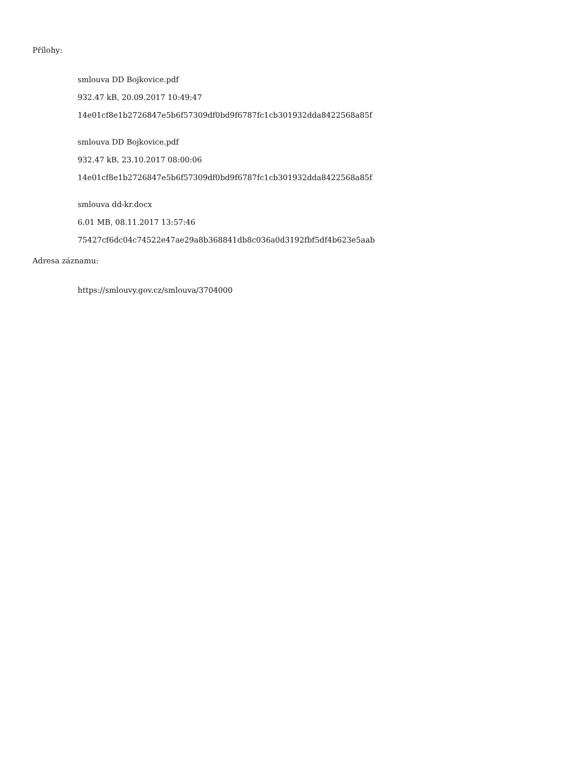Přílohy:
smlouva DD Bojkovice.pdf
932.47 kB, 20.09.2017 10:49:47
14e01cf8e1b2726847e5b6f57309df0bd9f6787fc1cb301932dda8422568a85f
smlouva DD Bojkovice.pdf
932.47 kB, 23.10.2017 08:00:06
14e01cf8e1b2726847e5b6f57309df0bd9f6787fc1cb301932dda8422568a85f
smlouva dd-kr.docx
6.01 MB, 08.11.2017 13:57:46
75427cf6dc04c74522e47ae29a8b368841db8c036a0d3192fbf5df4b623e5aab
Adresa záznamu:
https://smlouvy.gov.cz/smlouva/3704000